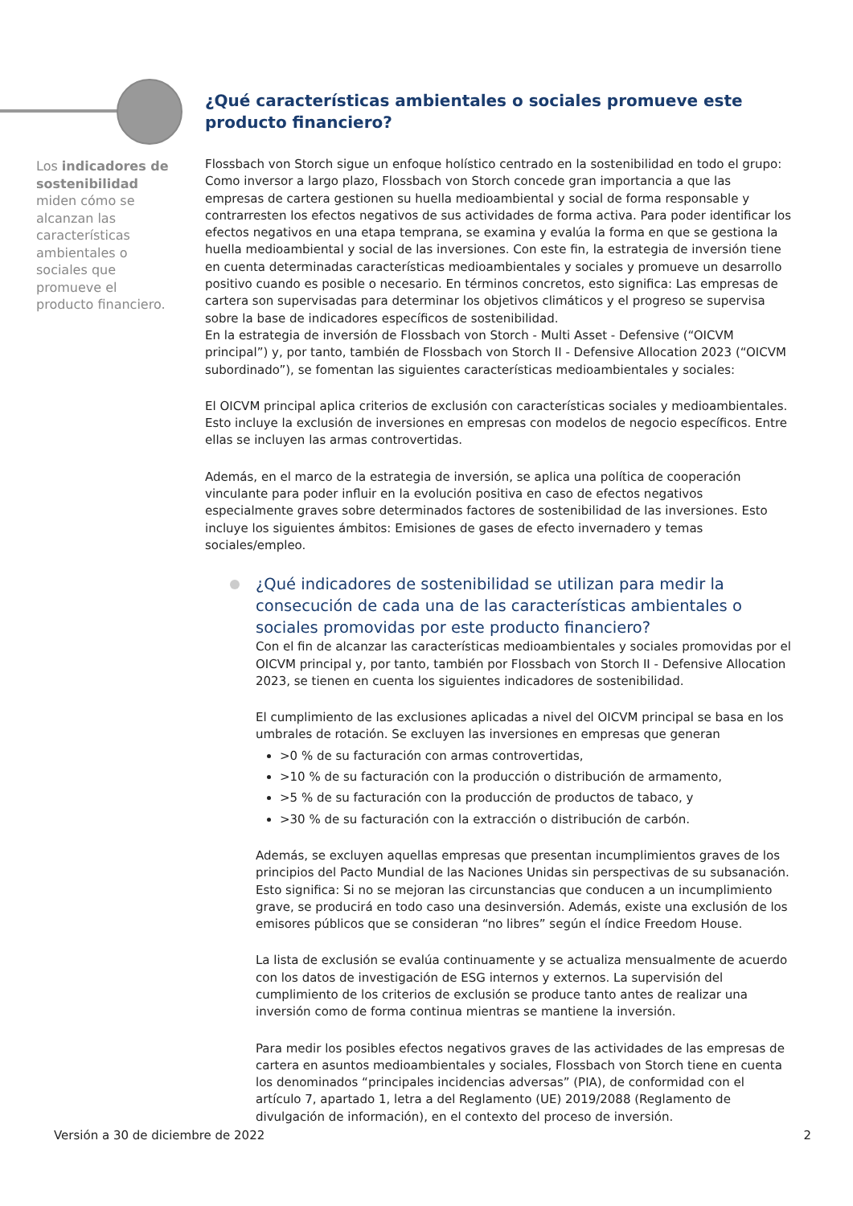Los indicadores de sostenibilidad miden cómo se alcanzan las características ambientales o sociales que promueve el producto financiero.
¿Qué características ambientales o sociales promueve este producto financiero?
Flossbach von Storch sigue un enfoque holístico centrado en la sostenibilidad en todo el grupo: Como inversor a largo plazo, Flossbach von Storch concede gran importancia a que las empresas de cartera gestionen su huella medioambiental y social de forma responsable y contrarresten los efectos negativos de sus actividades de forma activa. Para poder identificar los efectos negativos en una etapa temprana, se examina y evalúa la forma en que se gestiona la huella medioambiental y social de las inversiones. Con este fin, la estrategia de inversión tiene en cuenta determinadas características medioambientales y sociales y promueve un desarrollo positivo cuando es posible o necesario. En términos concretos, esto significa: Las empresas de cartera son supervisadas para determinar los objetivos climáticos y el progreso se supervisa sobre la base de indicadores específicos de sostenibilidad.
En la estrategia de inversión de Flossbach von Storch - Multi Asset - Defensive (“OICVM principal”) y, por tanto, también de Flossbach von Storch II - Defensive Allocation 2023 (“OICVM subordinado”), se fomentan las siguientes características medioambientales y sociales:
El OICVM principal aplica criterios de exclusión con características sociales y medioambientales. Esto incluye la exclusión de inversiones en empresas con modelos de negocio específicos. Entre ellas se incluyen las armas controvertidas.
Además, en el marco de la estrategia de inversión, se aplica una política de cooperación vinculante para poder influir en la evolución positiva en caso de efectos negativos especialmente graves sobre determinados factores de sostenibilidad de las inversiones. Esto incluye los siguientes ámbitos: Emisiones de gases de efecto invernadero y temas sociales/empleo.
¿Qué indicadores de sostenibilidad se utilizan para medir la consecución de cada una de las características ambientales o sociales promovidas por este producto financiero?
Con el fin de alcanzar las características medioambientales y sociales promovidas por el OICVM principal y, por tanto, también por Flossbach von Storch II - Defensive Allocation 2023, se tienen en cuenta los siguientes indicadores de sostenibilidad.
El cumplimiento de las exclusiones aplicadas a nivel del OICVM principal se basa en los umbrales de rotación. Se excluyen las inversiones en empresas que generan
>0 % de su facturación con armas controvertidas,
>10 % de su facturación con la producción o distribución de armamento,
>5 % de su facturación con la producción de productos de tabaco, y
>30 % de su facturación con la extracción o distribución de carbón.
Además, se excluyen aquellas empresas que presentan incumplimientos graves de los principios del Pacto Mundial de las Naciones Unidas sin perspectivas de su subsanación. Esto significa: Si no se mejoran las circunstancias que conducen a un incumplimiento grave, se producirá en todo caso una desinversión. Además, existe una exclusión de los emisores públicos que se consideran “no libres” según el índice Freedom House.
La lista de exclusión se evalúa continuamente y se actualiza mensualmente de acuerdo con los datos de investigación de ESG internos y externos. La supervisión del cumplimiento de los criterios de exclusión se produce tanto antes de realizar una inversión como de forma continua mientras se mantiene la inversión.
Para medir los posibles efectos negativos graves de las actividades de las empresas de cartera en asuntos medioambientales y sociales, Flossbach von Storch tiene en cuenta los denominados “principales incidencias adversas” (PIA), de conformidad con el artículo 7, apartado 1, letra a del Reglamento (UE) 2019/2088 (Reglamento de divulgación de información), en el contexto del proceso de inversión.
Versión a 30 de diciembre de 2022 2